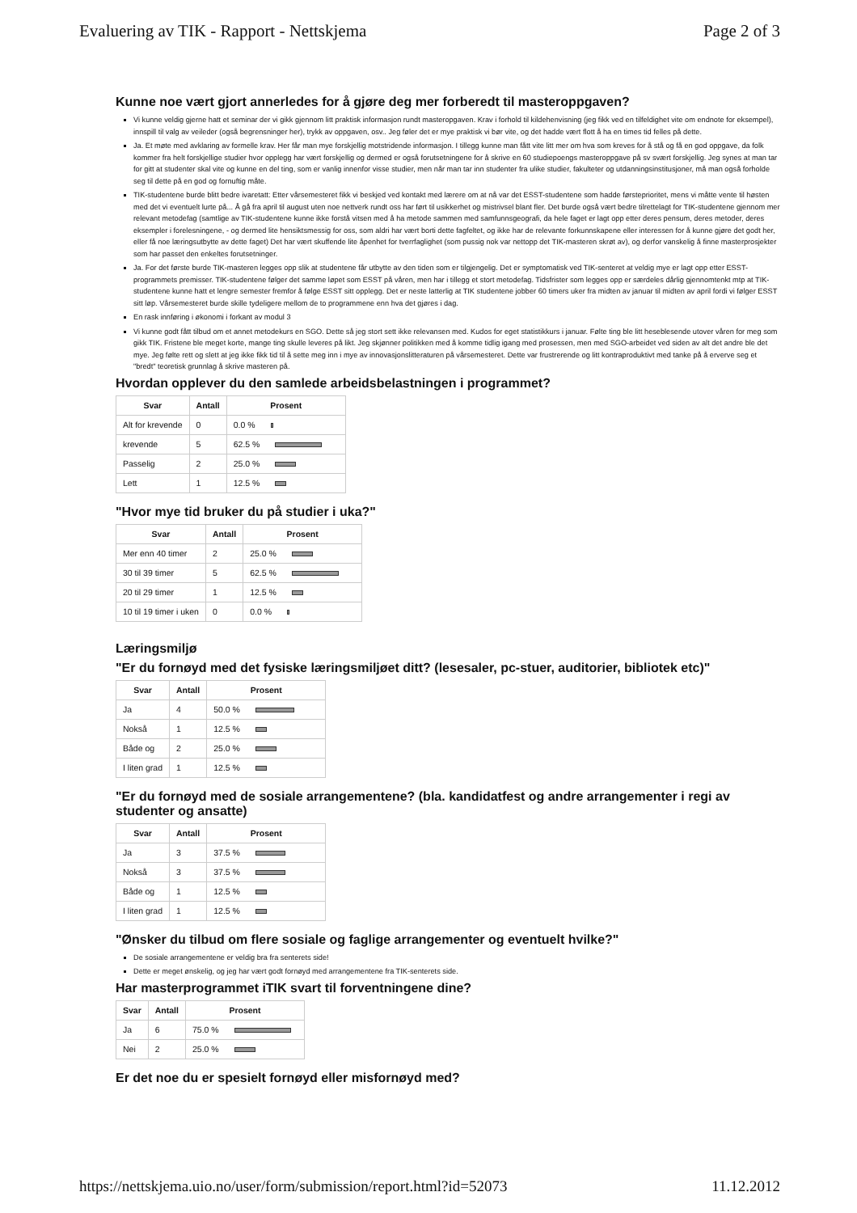Evaluering av TIK - Rapport - Nettskjema Page 2 of 3
Kunne noe vært gjort annerledes for å gjøre deg mer forberedt til masteroppgaven?
Vi kunne veldig gjerne hatt et seminar der vi gikk gjennom litt praktisk informasjon rundt masteropgaven. Krav i forhold til kildehenvisning (jeg fikk ved en tilfeldighet vite om endnote for eksempel), innspill til valg av veileder (også begrensninger her), trykk av oppgaven, osv.. Jeg føler det er mye praktisk vi bør vite, og det hadde vært flott å ha en times tid felles på dette.
Ja. Et møte med avklaring av formelle krav. Her får man mye forskjellig motstridende informasjon. I tillegg kunne man fått vite litt mer om hva som kreves for å stå og få en god oppgave, da folk kommer fra helt forskjellige studier hvor opplegg har vært forskjellig og dermed er også forutsetningene for å skrive en 60 studiepoengs masteroppgave på sv svært forskjellig. Jeg synes at man tar for gitt at studenter skal vite og kunne en del ting, som er vanlig innenfor visse studier, men når man tar inn studenter fra ulike studier, fakulteter og utdanningsinstitusjoner, må man også forholde seg til dette på en god og fornuftig måte.
TIK-studentene burde blitt bedre ivaretatt: Etter vårsemesteret fikk vi beskjed ved kontakt med lærere om at nå var det ESST-studentene som hadde førsteprioritet, mens vi måtte vente til høsten med det vi eventuelt lurte på... Å gå fra april til august uten noe nettverk rundt oss har ført til usikkerhet og mistrivsel blant fler. Det burde også vært bedre tilrettelagt for TIK-studentene gjennom mer relevant metodefag (samtlige av TIK-studentene kunne ikke forstå vitsen med å ha metode sammen med samfunnsgeografi, da hele faget er lagt opp etter deres pensum, deres metoder, deres eksempler i forelesningene, - og dermed lite hensiktsmessig for oss, som aldri har vært borti dette fagfeltet, og ikke har de relevante forkunnskapene eller interessen for å kunne gjøre det godt her, eller få noe læringsutbytte av dette faget) Det har vært skuffende lite åpenhet for tverrfaglighet (som pussig nok var nettopp det TIK-masteren skrøt av), og derfor vanskelig å finne masterprosjekter som har passet den enkeltes forutsetninger.
Ja. For det første burde TIK-masteren legges opp slik at studentene får utbytte av den tiden som er tilgjengelig. Det er symptomatisk ved TIK-senteret at veldig mye er lagt opp etter ESST-programmets premisser. TIK-studentene følger det samme løpet som ESST på våren, men har i tillegg et stort metodefag. Tidsfrister som legges opp er særdeles dårlig gjennomtenkt mtp at TIK-studentene kunne hatt et lengre semester fremfor å følge ESST sitt opplegg. Det er neste latterlig at TIK studentene jobber 60 timers uker fra midten av januar til midten av april fordi vi følger ESST sitt løp. Vårsemesteret burde skille tydeligere mellom de to programmene enn hva det gjøres i dag.
En rask innføring i økonomi i forkant av modul 3
Vi kunne godt fått tilbud om et annet metodekurs en SGO. Dette så jeg stort sett ikke relevansen med. Kudos for eget statistikkurs i januar. Følte ting ble litt heseblesende utover våren for meg som gikk TIK. Fristene ble meget korte, mange ting skulle leveres på likt. Jeg skjønner politikken med å komme tidlig igang med prosessen, men med SGO-arbeidet ved siden av alt det andre ble det mye. Jeg følte rett og slett at jeg ikke fikk tid til å sette meg inn i mye av innovasjonslitteraturen på vårsemesteret. Dette var frustrerende og litt kontraproduktivt med tanke på å erverve seg et "bredt" teoretisk grunnlag å skrive masteren på.
Hvordan opplever du den samlede arbeidsbelastningen i programmet?
| Svar | Antall | Prosent |
| --- | --- | --- |
| Alt for krevende | 0 | 0.0 % |
| krevende | 5 | 62.5 % |
| Passelig | 2 | 25.0 % |
| Lett | 1 | 12.5 % |
"Hvor mye tid bruker du på studier i uka?"
| Svar | Antall | Prosent |
| --- | --- | --- |
| Mer enn 40 timer | 2 | 25.0 % |
| 30 til 39 timer | 5 | 62.5 % |
| 20 til 29 timer | 1 | 12.5 % |
| 10 til 19 timer i uken | 0 | 0.0 % |
Læringsmiljø
"Er du fornøyd med det fysiske læringsmiljøet ditt? (lesesaler, pc-stuer, auditorier, bibliotek etc)"
| Svar | Antall | Prosent |
| --- | --- | --- |
| Ja | 4 | 50.0 % |
| Nokså | 1 | 12.5 % |
| Både og | 2 | 25.0 % |
| I liten grad | 1 | 12.5 % |
"Er du fornøyd med de sosiale arrangementene? (bla. kandidatfest og andre arrangementer i regi av studenter og ansatte)
| Svar | Antall | Prosent |
| --- | --- | --- |
| Ja | 3 | 37.5 % |
| Nokså | 3 | 37.5 % |
| Både og | 1 | 12.5 % |
| I liten grad | 1 | 12.5 % |
"Ønsker du tilbud om flere sosiale og faglige arrangementer og eventuelt hvilke?"
De sosiale arrangementene er veldig bra fra senterets side!
Dette er meget ønskelig, og jeg har vært godt fornøyd med arrangementene fra TIK-senterets side.
Har masterprogrammet iTIK svart til forventningene dine?
| Svar | Antall | Prosent |
| --- | --- | --- |
| Ja | 6 | 75.0 % |
| Nei | 2 | 25.0 % |
Er det noe du er spesielt fornøyd eller misfornøyd med?
https://nettskjema.uio.no/user/form/submission/report.html?id=52073 11.12.2012